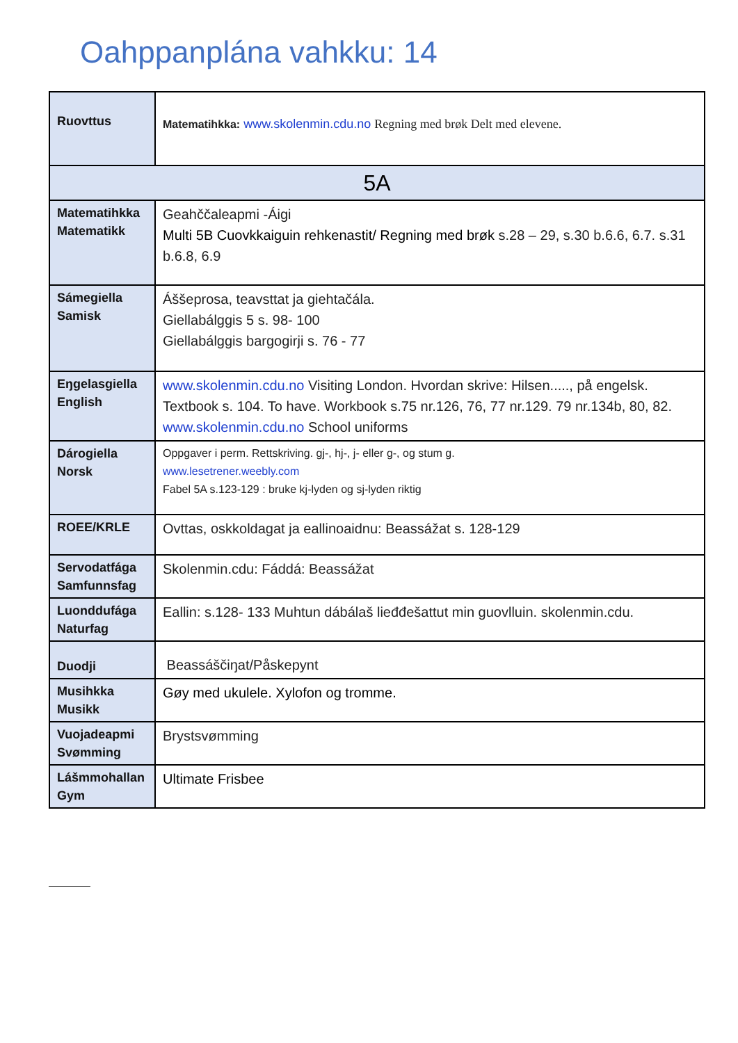Oahppanplána vahkku: 14
| Ruovttus | Matematihkka: www.skolenmin.cdu.no Regning med brøk Delt med elevene. |
| 5A | |
| Matematihkka Matematikk | Geahččaleapmi -Áigi Multi 5B Cuovkkaiguin rehkenastit/ Regning med brøk s.28 – 29, s.30 b.6.6, 6.7. s.31 b.6.8, 6.9 |
| Sámegiella Samisk | Áššeprosa, teavsttat ja giehtačála. Giellabálggis 5 s. 98- 100 Giellabálggis bargogirji s. 76 - 77 |
| Eŋgelasgiella English | www.skolenmin.cdu.no Visiting London. Hvordan skrive: Hilsen....., på engelsk. Textbook s. 104. To have. Workbook s.75 nr.126, 76, 77 nr.129. 79 nr.134b, 80, 82. www.skolenmin.cdu.no School uniforms |
| Dárogiella Norsk | Oppgaver i perm. Rettskriving. gj-, hj-, j- eller g-, og stum g. www.lesetrener.weebly.com Fabel 5A s.123-129 : bruke kj-lyden og sj-lyden riktig |
| ROEE/KRLE | Ovttas, oskkoldagat ja eallinoaidnu: Beassážat s. 128-129 |
| Servodatfága Samfunnsfag | Skolenmin.cdu: Fáddá: Beassážat |
| Luonddufága Naturfag | Eallin: s.128- 133 Muhtun dábálaš lieđđešattut min guovlluin. skolenmin.cdu. |
| Duodji | Beassáščiŋat/Påskepynt |
| Musihkka Musikk | Gøy med ukulele. Xylofon og tromme. |
| Vuojadeapmi Svømming | Brystsvømming |
| Lášmmohallan Gym | Ultimate Frisbee |